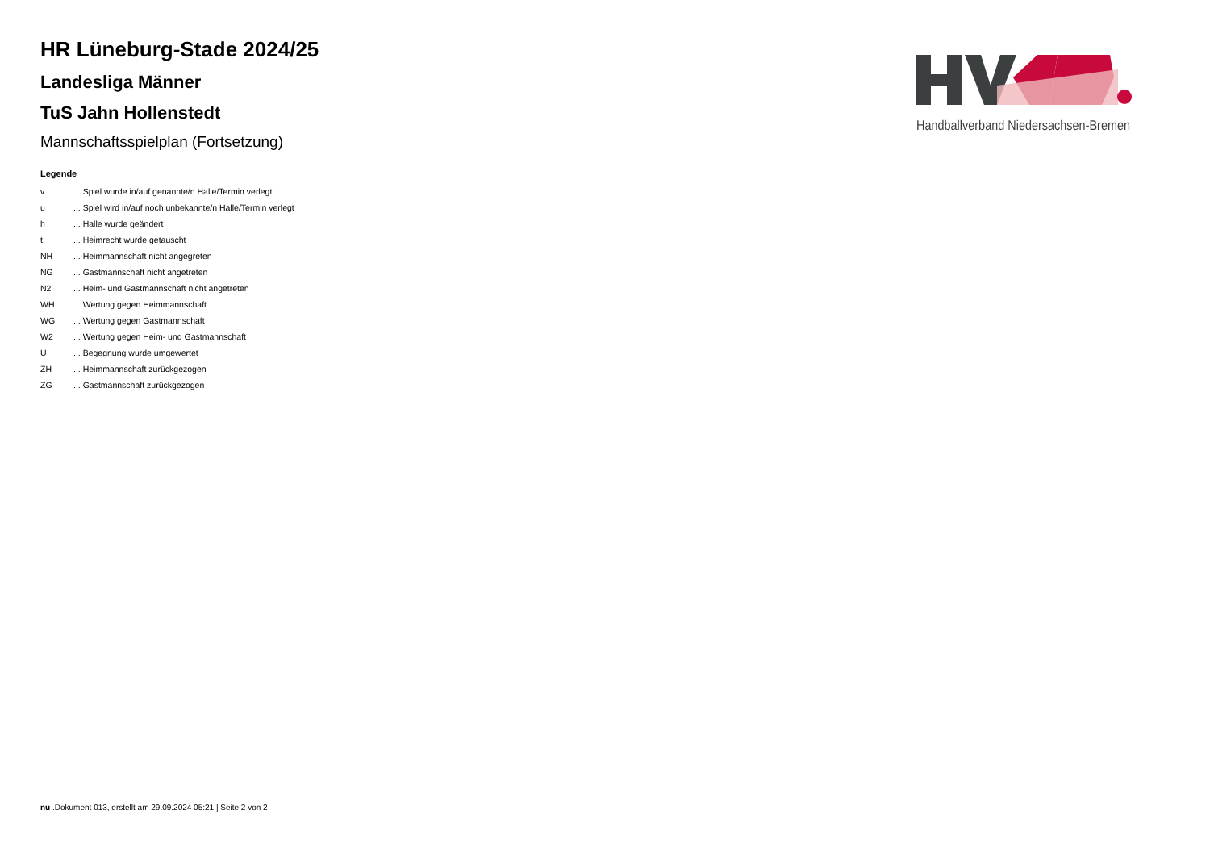Handballverband Niedersachsen-Bremen
HR Lüneburg-Stade 2024/25
Landesliga Männer
TuS Jahn Hollenstedt
Mannschaftsspielplan (Fortsetzung)
Legende
| v | ... Spiel wurde in/auf genannte/n Halle/Termin verlegt |
| u | ... Spiel wird in/auf noch unbekannte/n Halle/Termin verlegt |
| h | ... Halle wurde geändert |
| t | ... Heimrecht wurde getauscht |
| NH | ... Heimmannschaft nicht angegreten |
| NG | ... Gastmannschaft nicht angetreten |
| N2 | ... Heim- und Gastmannschaft nicht angetreten |
| WH | ... Wertung gegen Heimmannschaft |
| WG | ... Wertung gegen Gastmannschaft |
| W2 | ... Wertung gegen Heim- und Gastmannschaft |
| U | ... Begegnung wurde umgewertet |
| ZH | ... Heimmannschaft zurückgezogen |
| ZG | ... Gastmannschaft zurückgezogen |
nu .Dokument 013, erstellt am 29.09.2024 05:21 | Seite 2 von 2